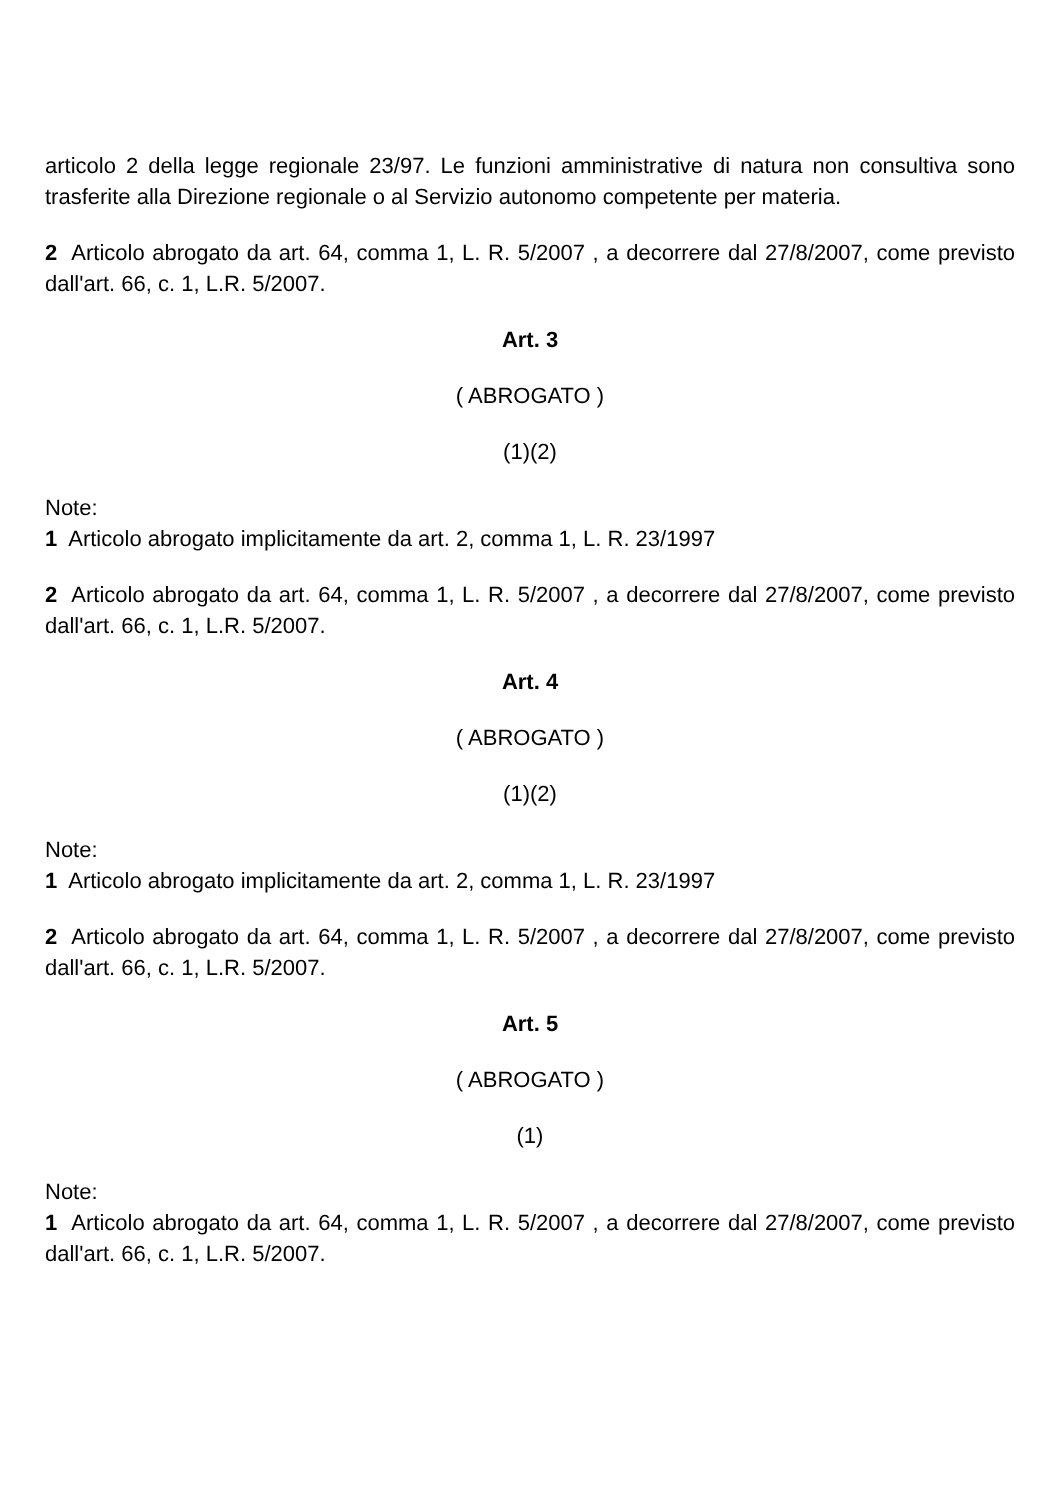articolo 2 della legge regionale 23/97. Le funzioni amministrative di natura non consultiva sono trasferite alla Direzione regionale o al Servizio autonomo competente per materia.
2 Articolo abrogato da art. 64, comma 1, L. R. 5/2007 , a decorrere dal 27/8/2007, come previsto dall'art. 66, c. 1, L.R. 5/2007.
Art. 3
( ABROGATO )
(1)(2)
Note:
1 Articolo abrogato implicitamente da art. 2, comma 1, L. R. 23/1997
2 Articolo abrogato da art. 64, comma 1, L. R. 5/2007 , a decorrere dal 27/8/2007, come previsto dall'art. 66, c. 1, L.R. 5/2007.
Art. 4
( ABROGATO )
(1)(2)
Note:
1 Articolo abrogato implicitamente da art. 2, comma 1, L. R. 23/1997
2 Articolo abrogato da art. 64, comma 1, L. R. 5/2007 , a decorrere dal 27/8/2007, come previsto dall'art. 66, c. 1, L.R. 5/2007.
Art. 5
( ABROGATO )
(1)
Note:
1 Articolo abrogato da art. 64, comma 1, L. R. 5/2007 , a decorrere dal 27/8/2007, come previsto dall'art. 66, c. 1, L.R. 5/2007.